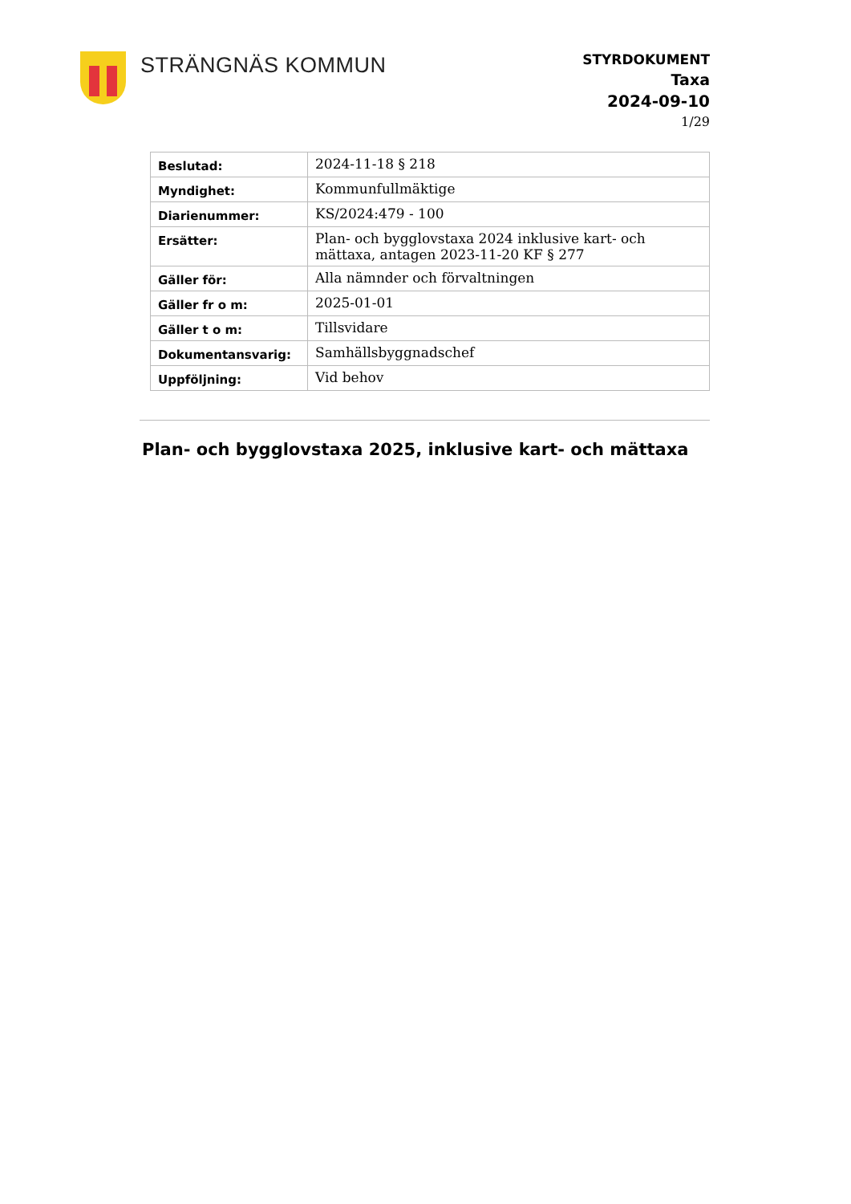STRÄNGNÄS KOMMUN
STYRDOKUMENT
Taxa
2024-09-10
1/29
| Beslutad: | 2024-11-18 § 218 |
| Myndighet: | Kommunfullmäktige |
| Diarienummer: | KS/2024:479 - 100 |
| Ersätter: | Plan- och bygglovstaxa 2024 inklusive kart- och mättaxa, antagen 2023-11-20 KF § 277 |
| Gäller för: | Alla nämnder och förvaltningen |
| Gäller fr o m: | 2025-01-01 |
| Gäller t o m: | Tillsvidare |
| Dokumentansvarig: | Samhällsbyggnadschef |
| Uppföljning: | Vid behov |
Plan- och bygglovstaxa 2025, inklusive kart- och mättaxa